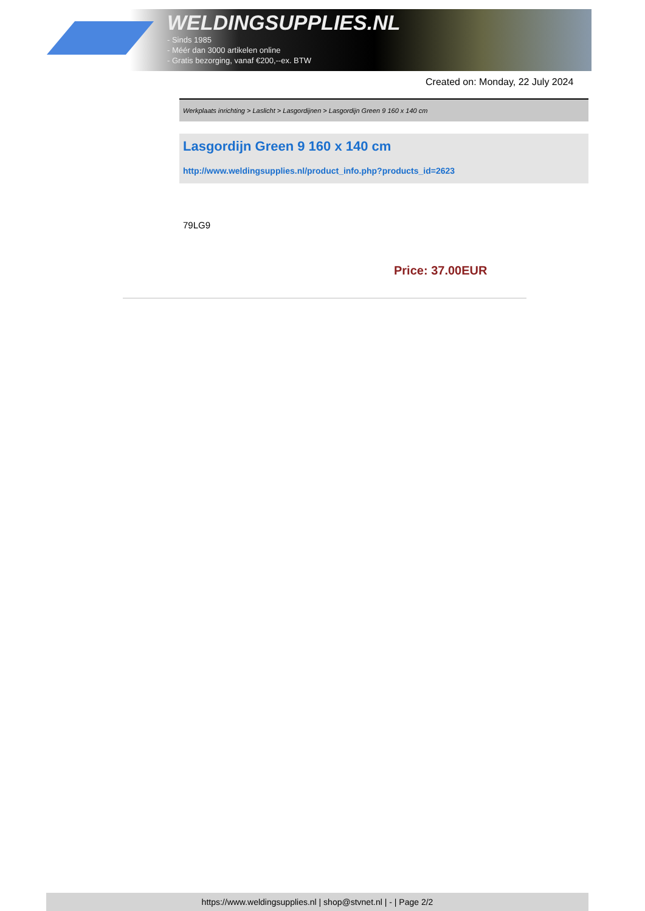WELDINGSUPPLIES.NL
- Sinds 1985
- Méér dan 3000 artikelen online
- Gratis bezorging, vanaf €200,--ex. BTW
Created on: Monday, 22 July 2024
Werkplaats inrichting > Laslicht > Lasgordijnen > Lasgordijn Green 9 160 x 140 cm
Lasgordijn Green 9 160 x 140 cm
http://www.weldingsupplies.nl/product_info.php?products_id=2623
79LG9
Price: 37.00EUR
https://www.weldingsupplies.nl | shop@stvnet.nl | - | Page 2/2